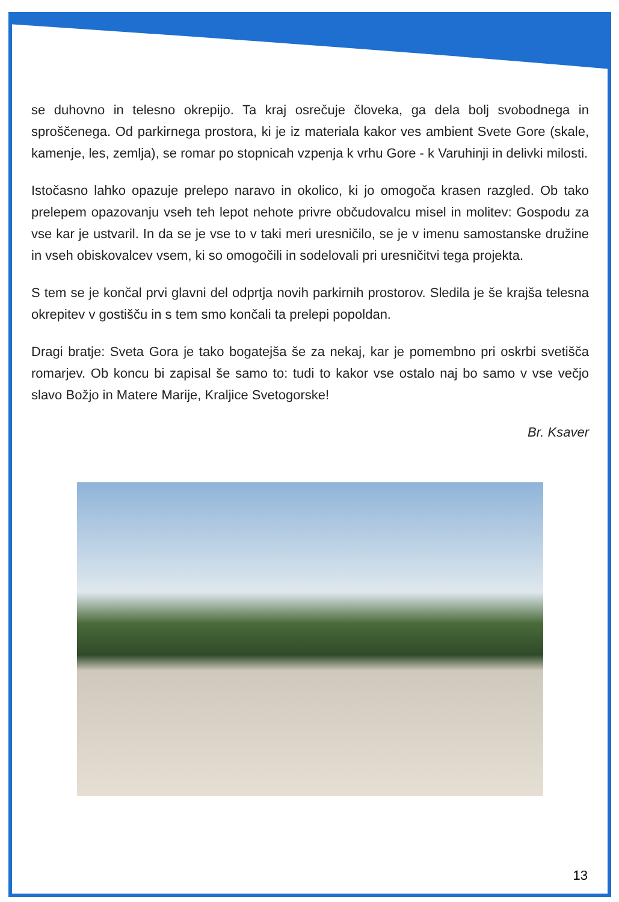se duhovno in telesno okrepijo. Ta kraj osrečuje človeka, ga dela bolj svobodnega in sproščenega. Od parkirnega prostora, ki je iz materiala kakor ves ambient Svete Gore (skale, kamenje, les, zemlja), se romar po stopnicah vzpenja k vrhu Gore - k Varuhinji in delivki milosti.
Istočasno lahko opazuje prelepo naravo in okolico, ki jo omogoča krasen razgled. Ob tako prelepem opazovanju vseh teh lepot nehote privre občudovalcu misel in molitev: Gospodu za vse kar je ustvaril. In da se je vse to v taki meri uresničilo, se je v imenu samostanske družine in vseh obiskovalcev vsem, ki so omogočili in sodelovali pri uresničitvi tega projekta.
S tem se je končal prvi glavni del odprtja novih parkirnih prostorov. Sledila je še krajša telesna okrepitev v gostišču in s tem smo končali ta prelepi popoldan.
Dragi bratje: Sveta Gora je tako bogatejša še za nekaj, kar je pomembno pri oskrbi svetišča romarjev. Ob koncu bi zapisal še samo to: tudi to kakor vse ostalo naj bo samo v vse večjo slavo Božjo in Matere Marije, Kraljice Svetogorske!
Br. Ksaver
13